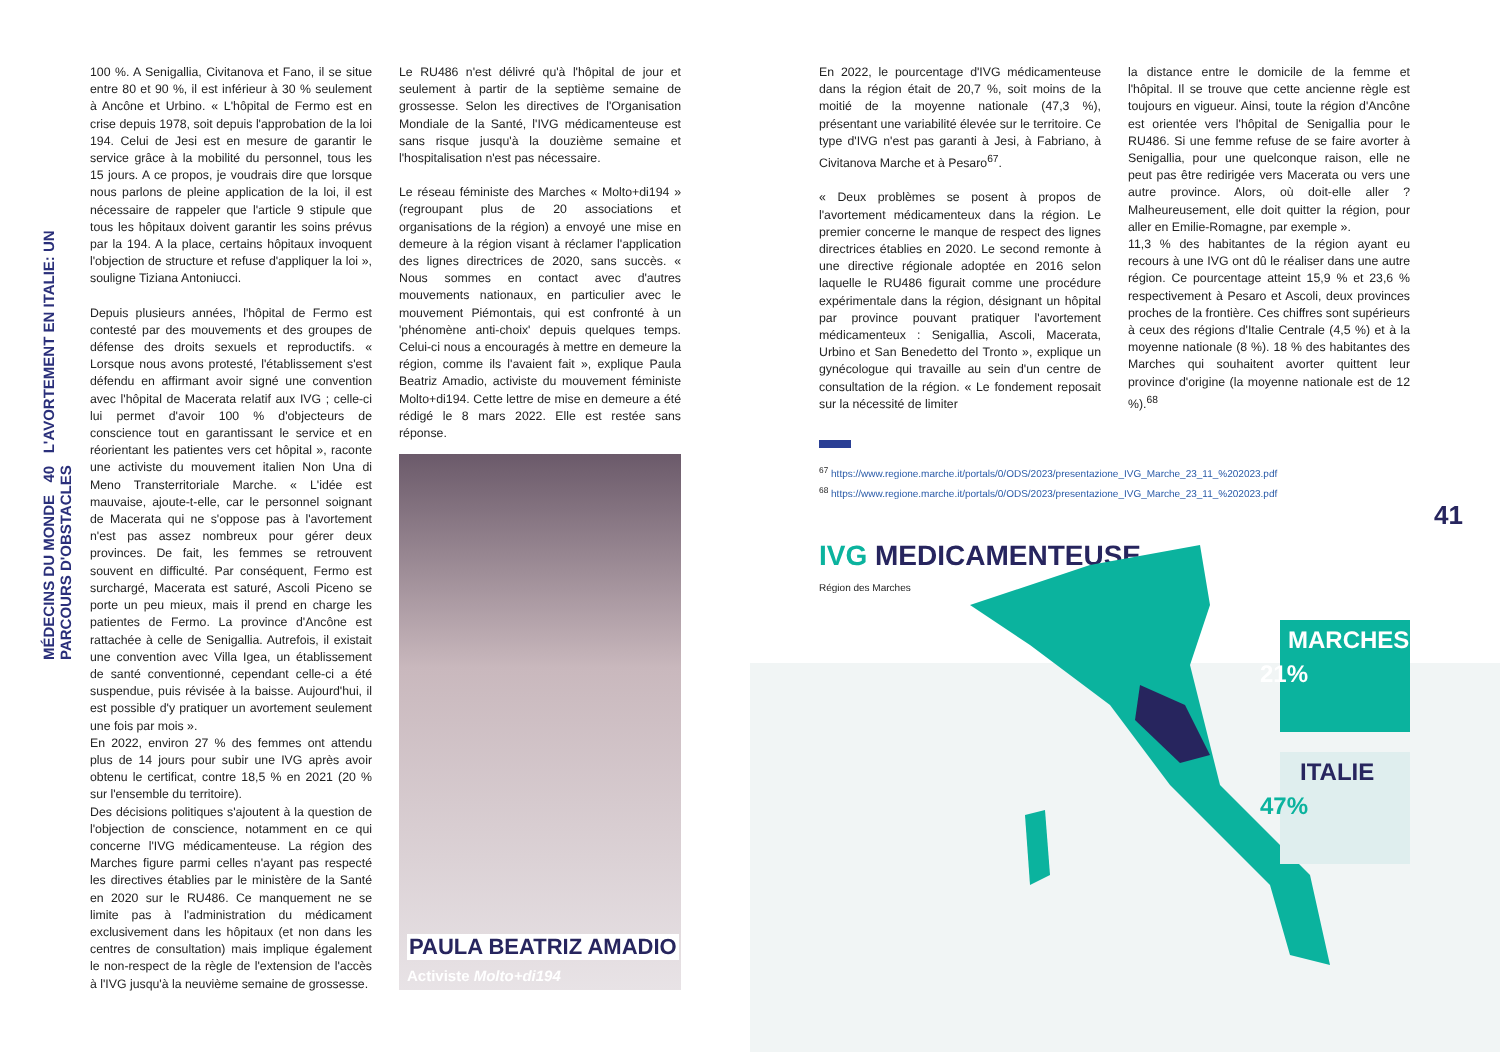MÉDECINS DU MONDE 40 L'AVORTEMENT EN ITALIE: UN PARCOURS D'OBSTACLES
100 %. A Senigallia, Civitanova et Fano, il se situe entre 80 et 90 %, il est inférieur à 30 % seulement à Ancône et Urbino. « L'hôpital de Fermo est en crise depuis 1978, soit depuis l'approbation de la loi 194. Celui de Jesi est en mesure de garantir le service grâce à la mobilité du personnel, tous les 15 jours. A ce propos, je voudrais dire que lorsque nous parlons de pleine application de la loi, il est nécessaire de rappeler que l'article 9 stipule que tous les hôpitaux doivent garantir les soins prévus par la 194. A la place, certains hôpitaux invoquent l'objection de structure et refuse d'appliquer la loi », souligne Tiziana Antoniucci.
Depuis plusieurs années, l'hôpital de Fermo est contesté par des mouvements et des groupes de défense des droits sexuels et reproductifs. « Lorsque nous avons protesté, l'établissement s'est défendu en affirmant avoir signé une convention avec l'hôpital de Macerata relatif aux IVG ; celle-ci lui permet d'avoir 100 % d'objecteurs de conscience tout en garantissant le service et en réorientant les patientes vers cet hôpital », raconte une activiste du mouvement italien Non Una di Meno Transterritoriale Marche. « L'idée est mauvaise, ajoute-t-elle, car le personnel soignant de Macerata qui ne s'oppose pas à l'avortement n'est pas assez nombreux pour gérer deux provinces. De fait, les femmes se retrouvent souvent en difficulté. Par conséquent, Fermo est surchargé, Macerata est saturé, Ascoli Piceno se porte un peu mieux, mais il prend en charge les patientes de Fermo. La province d'Ancône est rattachée à celle de Senigallia. Autrefois, il existait une convention avec Villa Igea, un établissement de santé conventionné, cependant celle-ci a été suspendue, puis révisée à la baisse. Aujourd'hui, il est possible d'y pratiquer un avortement seulement une fois par mois ».
En 2022, environ 27 % des femmes ont attendu plus de 14 jours pour subir une IVG après avoir obtenu le certificat, contre 18,5 % en 2021 (20 % sur l'ensemble du territoire).
Des décisions politiques s'ajoutent à la question de l'objection de conscience, notamment en ce qui concerne l'IVG médicamenteuse. La région des Marches figure parmi celles n'ayant pas respecté les directives établies par le ministère de la Santé en 2020 sur le RU486. Ce manquement ne se limite pas à l'administration du médicament exclusivement dans les hôpitaux (et non dans les centres de consultation) mais implique également le non-respect de la règle de l'extension de l'accès à l'IVG jusqu'à la neuvième semaine de grossesse.
Le RU486 n'est délivré qu'à l'hôpital de jour et seulement à partir de la septième semaine de grossesse. Selon les directives de l'Organisation Mondiale de la Santé, l'IVG médicamenteuse est sans risque jusqu'à la douzième semaine et l'hospitalisation n'est pas nécessaire.
Le réseau féministe des Marches « Molto+di194 » (regroupant plus de 20 associations et organisations de la région) a envoyé une mise en demeure à la région visant à réclamer l'application des lignes directrices de 2020, sans succès. « Nous sommes en contact avec d'autres mouvements nationaux, en particulier avec le mouvement Piémontais, qui est confronté à un 'phénomène anti-choix' depuis quelques temps. Celui-ci nous a encouragés à mettre en demeure la région, comme ils l'avaient fait », explique Paula Beatriz Amadio, activiste du mouvement féministe Molto+di194. Cette lettre de mise en demeure a été rédigé le 8 mars 2022. Elle est restée sans réponse.
PAULA BEATRIZ AMADIO
Activiste Molto+di194
En 2022, le pourcentage d'IVG médicamenteuse dans la région était de 20,7 %, soit moins de la moitié de la moyenne nationale (47,3 %), présentant une variabilité élevée sur le territoire. Ce type d'IVG n'est pas garanti à Jesi, à Fabriano, à Civitanova Marche et à Pesaro<sup>67</sup>.
« Deux problèmes se posent à propos de l'avortement médicamenteux dans la région. Le premier concerne le manque de respect des lignes directrices établies en 2020. Le second remonte à une directive régionale adoptée en 2016 selon laquelle le RU486 figurait comme une procédure expérimentale dans la région, désignant un hôpital par province pouvant pratiquer l'avortement médicamenteux : Senigallia, Ascoli, Macerata, Urbino et San Benedetto del Tronto », explique un gynécologue qui travaille au sein d'un centre de consultation de la région. « Le fondement reposait sur la nécessité de limiter
la distance entre le domicile de la femme et l'hôpital. Il se trouve que cette ancienne règle est toujours en vigueur. Ainsi, toute la région d'Ancône est orientée vers l'hôpital de Senigallia pour le RU486. Si une femme refuse de se faire avorter à Senigallia, pour une quelconque raison, elle ne peut pas être redirigée vers Macerata ou vers une autre province. Alors, où doit-elle aller ? Malheureusement, elle doit quitter la région, pour aller en Emilie-Romagne, par exemple ».
11,3 % des habitantes de la région ayant eu recours à une IVG ont dû le réaliser dans une autre région. Ce pourcentage atteint 15,9 % et 23,6 % respectivement à Pesaro et Ascoli, deux provinces proches de la frontière. Ces chiffres sont supérieurs à ceux des régions d'Italie Centrale (4,5 %) et à la moyenne nationale (8 %). 18 % des habitantes des Marches qui souhaitent avorter quittent leur province d'origine (la moyenne nationale est de 12 %).<sup>68</sup>
<sup>67</sup> https://www.regione.marche.it/portals/0/ODS/2023/presentazione_IVG_Marche_23_11_%202023.pdf
<sup>68</sup> https://www.regione.marche.it/portals/0/ODS/2023/presentazione_IVG_Marche_23_11_%202023.pdf
41
IVG MEDICAMENTEUSE
Région des Marches
MARCHES
21%
ITALIE
47%